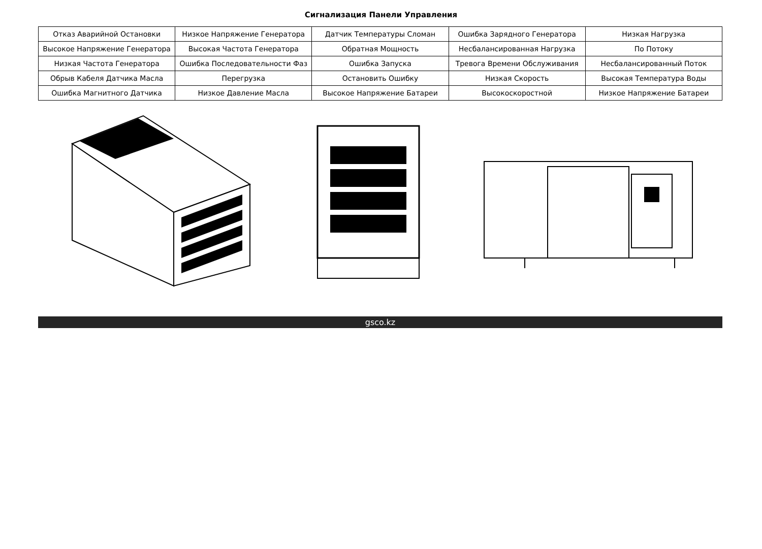Сигнализация Панели Управления
| Отказ Аварийной Остановки | Низкое Напряжение Генератора | Датчик Температуры Сломан | Ошибка Зарядного Генератора | Низкая Нагрузка |
| Высокое Напряжение Генератора | Высокая Частота Генератора | Обратная Мощность | Несбалансированная Нагрузка | По Потоку |
| Низкая Частота Генератора | Ошибка Последовательности Фаз | Ошибка Запуска | Тревога Времени Обслуживания | Несбалансированный Поток |
| Обрыв Кабеля Датчика Масла | Перегрузка | Остановить Ошибку | Низкая Скорость | Высокая Температура Воды |
| Ошибка Магнитного Датчика | Низкое Давление Масла | Высокое Напряжение Батареи | Высокоскоростной | Низкое Напряжение Батареи |
gsco.kz